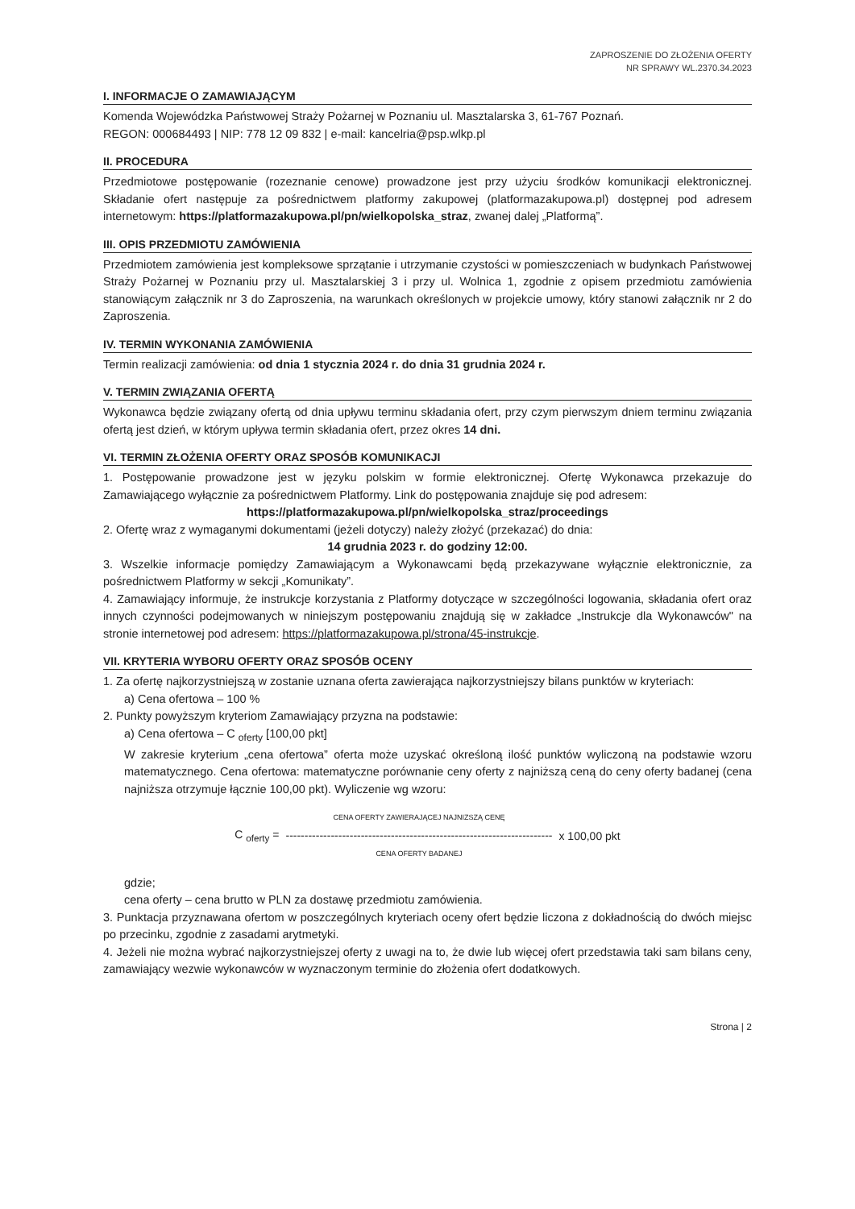ZAPROSZENIE DO ZŁOŻENIA OFERTY
NR SPRAWY WL.2370.34.2023
I. INFORMACJE O ZAMAWIAJĄCYM
Komenda Wojewódzka Państwowej Straży Pożarnej w Poznaniu ul. Masztalarska 3, 61-767 Poznań.
REGON: 000684493 | NIP: 778 12 09 832 | e-mail: kancelria@psp.wlkp.pl
II. PROCEDURA
Przedmiotowe postępowanie (rozeznanie cenowe) prowadzone jest przy użyciu środków komunikacji elektronicznej. Składanie ofert następuje za pośrednictwem platformy zakupowej (platformazakupowa.pl) dostępnej pod adresem internetowym: https://platformazakupowa.pl/pn/wielkopolska_straz, zwanej dalej „Platformą”.
III. OPIS PRZEDMIOTU ZAMÓWIENIA
Przedmiotem zamówienia jest kompleksowe sprzątanie i utrzymanie czystości w pomieszczeniach w budynkach Państwowej Straży Pożarnej w Poznaniu przy ul. Masztalarskiej 3 i przy ul. Wolnica 1, zgodnie z opisem przedmiotu zamówienia stanowiącym załącznik nr 3 do Zaproszenia, na warunkach określonych w projekcie umowy, który stanowi załącznik nr 2 do Zaproszenia.
IV. TERMIN WYKONANIA ZAMÓWIENIA
Termin realizacji zamówienia: od dnia 1 stycznia 2024 r. do dnia 31 grudnia 2024 r.
V. TERMIN ZWIĄZANIA OFERTĄ
Wykonawca będzie związany ofertą od dnia upływu terminu składania ofert, przy czym pierwszym dniem terminu związania ofertą jest dzień, w którym upływa termin składania ofert, przez okres 14 dni.
VI. TERMIN ZŁOŻENIA OFERTY ORAZ SPOSÓB KOMUNIKACJI
1. Postępowanie prowadzone jest w języku polskim w formie elektronicznej. Ofertę Wykonawca przekazuje do Zamawiającego wyłącznie za pośrednictwem Platformy. Link do postępowania znajduje się pod adresem:
https://platformazakupowa.pl/pn/wielkopolska_straz/proceedings
2. Ofertę wraz z wymaganymi dokumentami (jeżeli dotyczy) należy złożyć (przekazać) do dnia:
14 grudnia 2023 r. do godziny 12:00.
3. Wszelkie informacje pomiędzy Zamawiającym a Wykonawcami będą przekazywane wyłącznie elektronicznie, za pośrednictwem Platformy w sekcji „Komunikaty”.
4. Zamawiający informuje, że instrukcje korzystania z Platformy dotyczące w szczególności logowania, składania ofert oraz innych czynności podejmowanych w niniejszym postępowaniu znajdują się w zakładce „Instrukcje dla Wykonawców" na stronie internetowej pod adresem: https://platformazakupowa.pl/strona/45-instrukcje.
VII. KRYTERIA WYBORU OFERTY ORAZ SPOSÓB OCENY
1. Za ofertę najkorzystniejszą w zostanie uznana oferta zawierająca najkorzystniejszy bilans punktów w kryteriach:
a) Cena ofertowa – 100 %
2. Punkty powyższym kryteriom Zamawiający przyzna na podstawie:
a) Cena ofertowa – C <sub>oferty</sub> [100,00 pkt]
W zakresie kryterium „cena ofertowa” oferta może uzyskać określoną ilość punktów wyliczoną na podstawie wzoru matematycznego. Cena ofertowa: matematyczne porównanie ceny oferty z najniższą ceną do ceny oferty badanej (cena najniższa otrzymuje łącznie 100,00 pkt). Wyliczenie wg wzoru:
C <sub>oferty</sub> =
CENA OFERTY ZAWIERAJĄCEJ NAJNIZSZĄ CENĘ
-----------------------------------------------------------------------
CENA OFERTY BADANEJ
x 100,00 pkt
gdzie;
cena oferty – cena brutto w PLN za dostawę przedmiotu zamówienia.
3. Punktacja przyznawana ofertom w poszczególnych kryteriach oceny ofert będzie liczona z dokładnością do dwóch miejsc po przecinku, zgodnie z zasadami arytmetyki.
4. Jeżeli nie można wybrać najkorzystniejszej oferty z uwagi na to, że dwie lub więcej ofert przedstawia taki sam bilans ceny, zamawiający wezwie wykonawców w wyznaczonym terminie do złożenia ofert dodatkowych.
Strona | 2